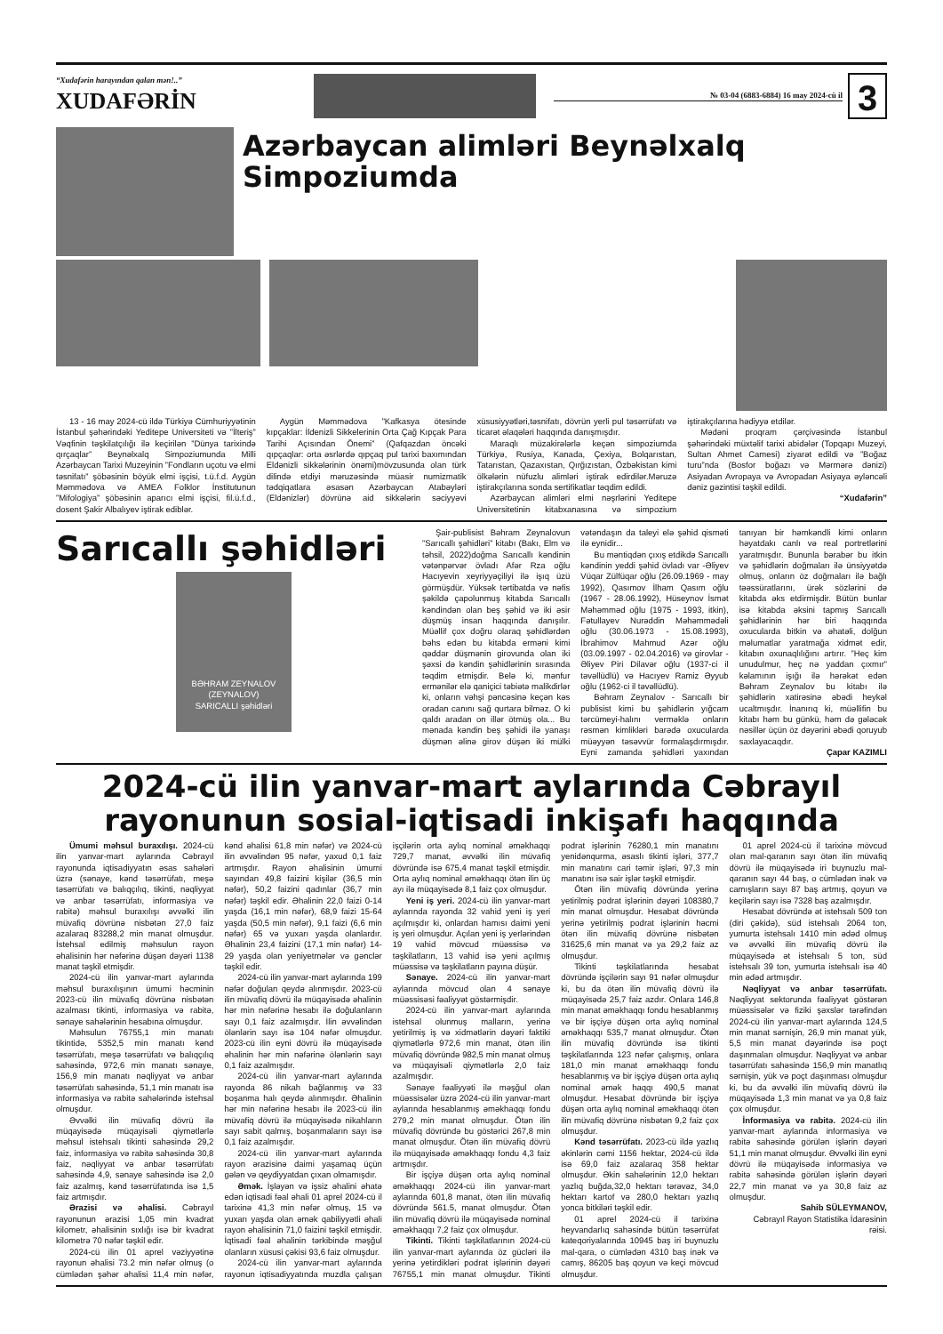“Xudafərin harayından qalan mən!..”
XUDAFƏRİN
№ 03-04 (6883-6884) 16 may 2024-cü il
3
Azərbaycan alimləri Beynəlxalq Simpoziumda
13 - 16 may 2024-cü ildə Türkiyə Cümhuriyyətinin İstanbul şəhərindəki Yeditepe Universiteti və ”İlteriş” Vəqfinin təşkilatçılığı ilə keçirilən ”Dünya tarixində qırçaqlar” Beynəlxalq Simpoziumunda Milli Azərbaycan Tarixi Muzeyinin ”Fondların uçotu və elmi təsnifatı” şöbəsinin böyük elmi işçisi, t.ü.f.d. Aygün Məmmədova və AMEA Folklor İnstitutunun ”Mifologiya” şöbəsinin aparıcı elmi işçisi, fil.ü.f.d., dosent Şakir Albalıyev iştirak ediblər.
Aygün Məmmədova ”Kafkasya ötesinde kıpçaklar: İldenizli Sikkelerinin Orta Çağ Kıpçak Para Tarihi Açısından Önemi” (Qafqazdan öncəki qıpçaqlar: orta əsrlərdə qıpçaq pul tarixi baxımından Eldənizli sikkələrinin önəmi)mövzusunda olan türk dilində etdiyi məruzəsində müasir numizmatik tədqiqatlara əsasən Azərbaycan Atabəyləri (Eldənizlər) dövrünə aid sikkələrin səciyyəvi xüsusiyyətləri,təsnifatı, dövrün yerli pul təsərrüfatı və ticarət əlaqələri haqqında danışmışdır.
Maraqlı müzakirələrlə keçən simpoziumda Türkiyə, Rusiya, Kanada, Çexiya, Bolqarıstan, Tatarıstan, Qazaxıstan, Qırğızıstan, Özbəkistan kimi ölkələrin nüfuzlu alimləri iştirak edirdilər.Məruzə iştirakçılarına sonda sertifikatlar təqdim edildi.
Azərbaycan alimləri elmi nəşrlərini Yeditepe Universitetinin kitabxanasına və simpozium iştirakçılarına hədiyyə etdilər.
Mədəni proqram çərçivəsində İstanbul şəhərindəki müxtəlif tarixi abidələr (Topqapı Muzeyi, Sultan Ahmet Camesi) ziyarət edildi və ”Boğaz turu”nda (Bosfor boğazı və Mərmərə dənizi) Asiyadan Avropaya və Avropadan Asiyaya əyləncəli dəniz gəzintisi təşkil edildi.
“Xudafərin”
Sarıcallı şəhidləri
BƏHRAM ZEYNALOV (ZEYNALOV)
SARICALLI şəhidləri
Şair-publisist Bəhram Zeynalovun ”Sarıcallı şəhidləri” kitabı (Bakı, Elm və təhsil, 2022)doğma Sarıcallı kəndinin vətənpərvər övladı Afər Rza oğlu Hacıyevin xeyriyyəçiliyi ilə işıq üzü görmüşdür. Yüksək tərtibatda və nəfis şəkildə çapolunmuş kitabda Sarıcallı kəndindən olan beş şəhid və iki əsir düşmüş insan haqqında danışılır. Müəllif çox doğru olaraq şəhidlərdən bəhs edən bu kitabda erməni kimi qəddar düşmənin girovunda olan iki şəxsi də kəndin şəhidlərinin sırasında təqdim etmişdir. Belə ki, mənfur ermənilər elə qaniçici təbiətə malikdirlər ki, onların vəhşi pəncəsinə keçən kəs oradan canını sağ qurtara bilməz. O ki qaldı aradan on illər ötmüş ola... Bu mənada kəndin beş şəhidi ilə yanaşı düşmən əlinə girov düşən iki mülki vətəndaşın da taleyi elə şəhid qisməti ilə eynidir...
Bu məntiqdən çıxış etdikdə Sarıcallı kəndinin yeddi şəhid övladı var -Əliyev Vüqar Zülfüqar oğlu (26.09.1969 - may 1992), Qasımov İlham Qasım oğlu (1967 - 28.06.1992), Hüseynov İsmət Məhəmməd oğlu (1975 - 1993, itkin), Fətullayev Nurəddin Məhəmmədəli oğlu (30.06.1973 - 15.08.1993), İbrahimov Mahmud Azər oğlu (03.09.1997 - 02.04.2016) və girovlar - Əliyev Piri Dilavər oğlu (1937-ci il təvəllüdlü) və Hacıyev Ramiz Əyyub oğlu (1962-ci il təvəllüdlü).
Bəhram Zeynalov - Sarıcallı bir publisist kimi bu şəhidlərin yığcam tərcümeyi-halını verməklə onların rəsmən kimlikləri barədə oxucularda müəyyən təsəvvür formalaşdırmışdır. Eyni zamanda şəhidləri yaxından tanıyan bir həmkəndli kimi onların həyatdakı canlı və real portretlərini yaratmışdır. Bununla bərabər bu itkin və şəhidlərin doğmaları ilə ünsiyyətdə olmuş, onların öz doğmaları ilə bağlı təəssüratlarını, ürək sözlərini də kitabda əks etdirmişdir. Bütün bunlar isə kitabda əksini tapmış Sarıcallı şəhidlərinin hər biri haqqında oxucularda bitkin və əhatəli, dolğun məlumatlar yaratmağa xidmət edir, kitabın oxunaqlılığını artırır. ”Heç kim unudulmur, heç nə yaddan çıxmır” kəlamının işığı ilə hərəkət edən Bəhram Zeynalov bu kitabı ilə şəhidlərin xatirəsinə əbədi heykəl ucaltmışdır. İnanırıq ki, müəllifin bu kitabı həm bu günkü, həm də gələcək nəsillər üçün öz dəyərini əbədi qoruyub saxlayacaqdır.
Çapar KAZIMLI
2024-cü ilin yanvar-mart aylarında Cəbrayıl rayonunun sosial-iqtisadi inkişafı haqqında
Ümumi məhsul buraxılışı. 2024-cü ilin yanvar-mart aylarında Cəbrayıl rayonunda iqtisadiyyatın əsas sahələri üzrə (sənaye, kənd təsərrüfatı, meşə təsərrüfatı və balıqçılıq, tikinti, nəqliyyat və anbar təsərrüfatı, informasiya və rabitə) məhsul buraxılışı əvvəlki ilin müvafiq dövrünə nisbətən 27,0 faiz azalaraq 83288,2 min manat olmuşdur. İstehsal edilmiş məhsulun rayon əhalisinin hər nəfərinə düşən dəyəri 1138 manat təşkil etmişdir.
2024-cü ilin yanvar-mart aylarında məhsul buraxılışının ümumi həcminin 2023-cü ilin müvafiq dövrünə nisbətən azalması tikinti, informasiya və rabitə, sənaye sahələrinin hesabına olmuşdur.
Məhsulun 76755,1 min manatı tikintidə, 5352,5 min manatı kənd təsərrüfatı, meşə təsərrüfatı və balıqçılıq sahəsində, 972,6 min manatı sənaye, 156,9 min manatı nəqliyyat və anbar təsərrüfatı sahəsində, 51,1 min manatı isə informasiya və rabitə sahələrində istehsal olmuşdur.
Əvvəlki ilin müvafiq dövrü ilə müqayisədə müqayisəli qiymətlərlə məhsul istehsalı tikinti sahəsində 29,2 faiz, informasiya və rabitə sahəsində 30,8 faiz, nəqliyyat və anbar təsərrüfatı sahəsində 4,9, sənaye sahəsində isə 2,0 faiz azalmış, kənd təsərrüfatında isə 1,5 faiz artmışdır.
Ərazisi və əhalisi. Cəbrayıl rayonunun ərazisi 1,05 min kvadrat kilometr, əhalisinin sıxlığı isə bir kvadrat kilometrə 70 nəfər təşkil edir.
2024-cü ilin 01 aprel vəziyyətinə rayonun əhalisi 73.2 min nəfər olmuş (o cümlədən şəhər əhalisi 11,4 min nəfər, kənd əhalisi 61,8 min nəfər) və 2024-cü ilin əvvəlindən 95 nəfər, yaxud 0,1 faiz artmışdır. Rayon əhalisinin ümumi sayından 49,8 faizini kişilər (36,5 min nəfər), 50,2 faizini qadınlar (36,7 min nəfər) təşkil edir. Əhalinin 22,0 faizi 0-14 yaşda (16,1 min nəfər), 68,9 faizi 15-64 yaşda (50,5 min nəfər), 9,1 faizi (6,6 min nəfər) 65 və yuxarı yaşda olanlardır. Əhalinin 23,4 faizini (17,1 min nəfər) 14-29 yaşda olan yeniyetmələr və gənclər təşkil edir.
2024-cü ilin yanvar-mart aylarında 199 nəfər doğulan qeydə alınmışdır. 2023-cü ilin müvafiq dövrü ilə müqayisədə əhalinin hər min nəfərinə hesabı ilə doğulanların sayı 0,1 faiz azalmışdır. İlin əvvəlindən ölənlərin sayı isə 104 nəfər olmuşdur. 2023-cü ilin eyni dövrü ilə müqayisədə əhalinin hər min nəfərinə ölənlərin sayı 0,1 faiz azalmışdır.
2024-cü ilin yanvar-mart aylarında rayonda 86 nikah bağlanmış və 33 boşanma halı qeydə alınmışdır. Əhalinin hər min nəfərinə hesabı ilə 2023-cü ilin müvafiq dövrü ilə müqayisədə nikahların sayı sabit qalmış, boşanmaların sayı isə 0,1 faiz azalmışdır.
2024-cü ilin yanvar-mart aylarında rayon ərazisinə daimi yaşamaq üçün gələn və qeydiyyatdan çıxan olmamışdır.
Əmək. İşləyən və işsiz əhalini əhatə edən iqtisadi fəal əhali 01 aprel 2024-cü il tarixinə 41,3 min nəfər olmuş, 15 və yuxarı yaşda olan əmək qabiliyyətli əhali rayon əhalisinin 71,0 faizini təşkil etmişdir. İqtisadi fəal əhalinin tərkibində məşğul olanların xüsusi çəkisi 93,6 faiz olmuşdur.
2024-cü ilin yanvar-mart aylarında rayonun iqtisadiyyatında muzdla çalışan işçilərin orta aylıq nominal əməkhaqqı 729,7 manat, əvvəlki ilin müvafiq dövründə isə 675,4 manat təşkil etmişdir. Orta aylıq nominal əməkhaqqı ötən ilin üç ayı ilə müqayisədə 8,1 faiz çox olmuşdur.
Yeni iş yeri. 2024-cü ilin yanvar-mart aylarında rayonda 32 vahid yeni iş yeri açılmışdır ki, onlardan hamısı daimi yeni iş yeri olmuşdur. Açılan yeni iş yerlərindən 19 vahid mövcud müəssisə və təşkilatların, 13 vahid isə yeni açılmış müəssisə və təşkilatların payına düşür.
Sənaye. 2024-cü ilin yanvar-mart aylarında mövcud olan 4 sənaye müəssisəsi fəaliyyət göstərmişdir.
2024-cü ilin yanvar-mart aylarında istehsal olunmuş malların, yerinə yetirilmiş iş və xidmətlərin dəyəri faktiki qiymətlərlə 972,6 min manat, ötən ilin müvafiq dövründə 982,5 min manat olmuş və müqayisəli qiymətlərlə 2,0 faiz azalmışdır.
Sənaye fəaliyyəti ilə məşğul olan müəssisələr üzrə 2024-cü ilin yanvar-mart aylarında hesablanmış əməkhaqqı fondu 279,2 min manat olmuşdur. Ötən ilin müvafiq dövründə bu göstərici 267,8 min manat olmuşdur. Ötən ilin müvafiq dövrü ilə müqayisədə əməkhaqqı fondu 4,3 faiz artmışdır.
Bir işçiyə düşən orta aylıq nominal əməkhaqqı 2024-cü ilin yanvar-mart aylarında 601,8 manat, ötən ilin müvafiq dövründə 561.5, manat olmuşdur. Ötən ilin müvafiq dövrü ilə müqayisədə nominal əməkhaqqı 7,2 faiz çox olmuşdur.
Tikinti. Tikinti təşkilatlarının 2024-cü ilin yanvar-mart aylarında öz gücləri ilə yerinə yetirdikləri podrat işlərinin dəyəri 76755,1 min manat olmuşdur. Tikinti podrat işlərinin 76280,1 min manatını yenidənqurma, əsaslı tikinti işləri, 377,7 min manatını cari təmir işləri, 97,3 min manatını isə sair işlər təşkil etmişdir.
Ötən ilin müvafiq dövründə yerinə yetirilmiş podrat işlərinin dəyəri 108380,7 min manat olmuşdur. Hesabat dövründə yerinə yetirilmiş podrat işlərinin həcmi ötən ilin müvafiq dövrünə nisbətən 31625,6 min manat və ya 29,2 faiz az olmuşdur.
Tikinti təşkilatlarında hesabat dövründə işçilərin sayı 91 nəfər olmuşdur ki, bu da ötən ilin müvafiq dövrü ilə müqayisədə 25,7 faiz azdır. Onlara 146,8 min manat əməkhaqqı fondu hesablanmış və bir işçiyə düşən orta aylıq nominal əməkhaqqı 535,7 manat olmuşdur. Ötən ilin müvafiq dövründə isə tikinti təşkilatlarında 123 nəfər çalışmış, onlara 181,0 min manat əməkhaqqı fondu hesablanmış və bir işçiyə düşən orta aylıq nominal əmək haqqı 490,5 manat olmuşdur. Hesabat dövründə bir işçiyə düşən orta aylıq nominal əməkhaqqı ötən ilin müvafiq dövrünə nisbətən 9,2 faiz çox olmuşdur.
Kənd təsərrüfatı. 2023-cü ildə yazlıq əkinlərin cəmi 1156 hektar, 2024-cü ildə isə 69,0 faiz azalaraq 358 hektar olmuşdur. Əkin sahələrinin 12,0 hektarı yazlıq buğda,32,0 hektarı tərəvəz, 34,0 hektarı kartof və 280,0 hektarı yazlıq yonca bitkiləri təşkil edir.
01 aprel 2024-cü il tarixinə heyvandarlıq sahəsində bütün təsərrüfat kateqoriyalarında 10945 baş iri buynuzlu mal-qara, o cümlədən 4310 baş inək və camış, 86205 baş qoyun və keçi mövcud olmuşdur.
01 aprel 2024-cü il tarixinə mövcud olan mal-qaranın sayı ötən ilin müvafiq dövrü ilə müqayisədə iri buynuzlu mal-qaranın sayı 44 baş, o cümlədən inək və camışların sayı 87 baş artmış, qoyun və keçilərin sayı isə 7328 baş azalmışdır.
Hesabat dövründə ət istehsalı 509 ton (diri çəkidə), süd istehsalı 2064 ton, yumurta istehsalı 1410 min ədəd olmuş və əvvəlki ilin müvafiq dövrü ilə müqayisədə ət istehsalı 5 ton, süd istehsalı 39 ton, yumurta istehsalı isə 40 min ədəd artmışdır.
Nəqliyyat və anbar təsərrüfatı. Nəqliyyat sektorunda fəaliyyət göstərən müəssisələr və fiziki şəxslər tərəfindən 2024-cü ilin yanvar-mart aylarında 124,5 min manat sərnişin, 26,9 min manat yük, 5,5 min manat dəyərində isə poçt daşınmaları olmuşdur. Nəqliyyat və anbar təsərrüfatı sahəsində 156,9 min manatlıq sərnişin, yük və poçt daşınması olmuşdur ki, bu da əvvəlki ilin müvafiq dövrü ilə müqayisədə 1,3 min manat və ya 0,8 faiz çox olmuşdur.
İnformasiya və rabitə. 2024-cü ilin yanvar-mart aylarında informasiya və rabitə sahəsində görülən işlərin dəyəri 51,1 min manat olmuşdur. Əvvəlki ilin eyni dövrü ilə müqayisədə informasiya və rabitə sahəsində görülən işlərin dəyəri 22,7 min manat və ya 30,8 faiz az olmuşdur.
Sahib SÜLEYMANOV,
Cəbrayıl Rayon Statistika İdarəsinin rəisi.